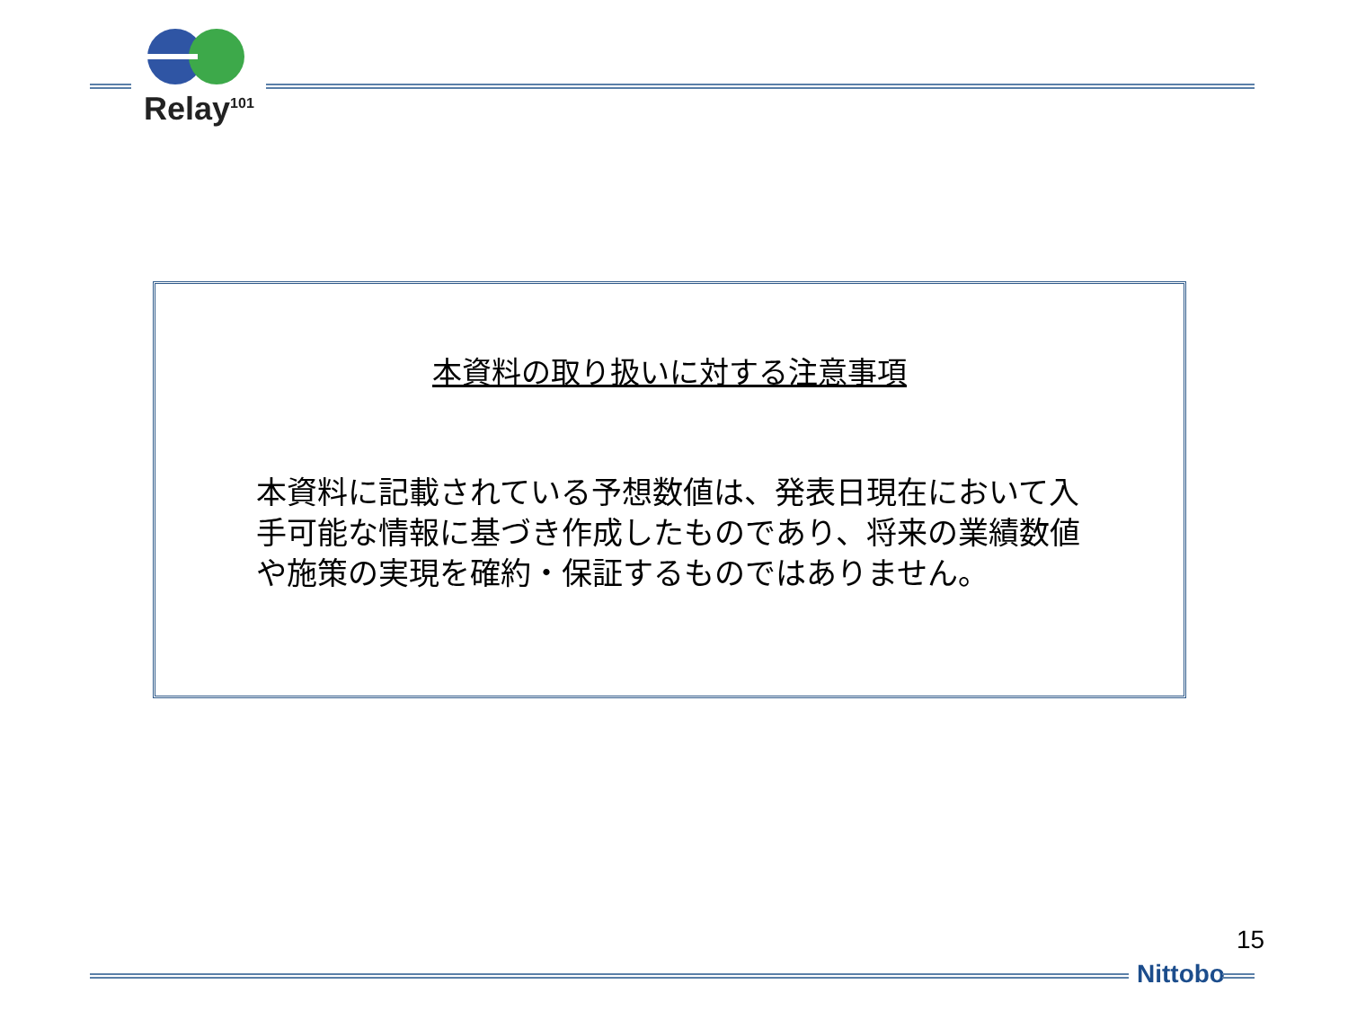Relay<sup>101</sup>
本資料の取り扱いに対する注意事項
本資料に記載されている予想数値は、発表日現在において入手可能な情報に基づき作成したものであり、将来の業績数値や施策の実現を確約・保証するものではありません。
15
Nittobo